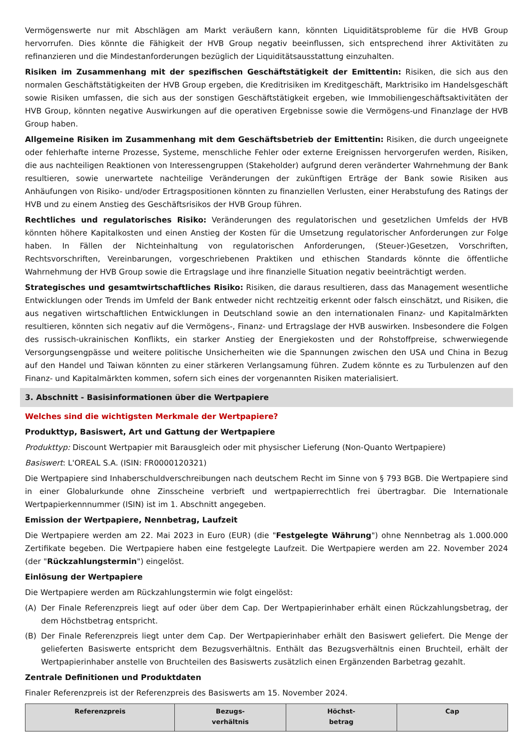Vermögenswerte nur mit Abschlägen am Markt veräußern kann, könnten Liquiditätsprobleme für die HVB Group hervorrufen. Dies könnte die Fähigkeit der HVB Group negativ beeinflussen, sich entsprechend ihrer Aktivitäten zu refinanzieren und die Mindestanforderungen bezüglich der Liquiditätsausstattung einzuhalten.
Risiken im Zusammenhang mit der spezifischen Geschäftstätigkeit der Emittentin: Risiken, die sich aus den normalen Geschäftstätigkeiten der HVB Group ergeben, die Kreditrisiken im Kreditgeschäft, Marktrisiko im Handelsgeschäft sowie Risiken umfassen, die sich aus der sonstigen Geschäftstätigkeit ergeben, wie Immobiliengeschäftsaktivitäten der HVB Group, könnten negative Auswirkungen auf die operativen Ergebnisse sowie die Vermögens-und Finanzlage der HVB Group haben.
Allgemeine Risiken im Zusammenhang mit dem Geschäftsbetrieb der Emittentin: Risiken, die durch ungeeignete oder fehlerhafte interne Prozesse, Systeme, menschliche Fehler oder externe Ereignissen hervorgerufen werden, Risiken, die aus nachteiligen Reaktionen von Interessengruppen (Stakeholder) aufgrund deren veränderter Wahrnehmung der Bank resultieren, sowie unerwartete nachteilige Veränderungen der zukünftigen Erträge der Bank sowie Risiken aus Anhäufungen von Risiko- und/oder Ertragspositionen könnten zu finanziellen Verlusten, einer Herabstufung des Ratings der HVB und zu einem Anstieg des Geschäftsrisikos der HVB Group führen.
Rechtliches und regulatorisches Risiko: Veränderungen des regulatorischen und gesetzlichen Umfelds der HVB könnten höhere Kapitalkosten und einen Anstieg der Kosten für die Umsetzung regulatorischer Anforderungen zur Folge haben. In Fällen der Nichteinhaltung von regulatorischen Anforderungen, (Steuer-)Gesetzen, Vorschriften, Rechtsvorschriften, Vereinbarungen, vorgeschriebenen Praktiken und ethischen Standards könnte die öffentliche Wahrnehmung der HVB Group sowie die Ertragslage und ihre finanzielle Situation negativ beeinträchtigt werden.
Strategisches und gesamtwirtschaftliches Risiko: Risiken, die daraus resultieren, dass das Management wesentliche Entwicklungen oder Trends im Umfeld der Bank entweder nicht rechtzeitig erkennt oder falsch einschätzt, und Risiken, die aus negativen wirtschaftlichen Entwicklungen in Deutschland sowie an den internationalen Finanz- und Kapitalmärkten resultieren, könnten sich negativ auf die Vermögens-, Finanz- und Ertragslage der HVB auswirken. Insbesondere die Folgen des russisch-ukrainischen Konflikts, ein starker Anstieg der Energiekosten und der Rohstoffpreise, schwerwiegende Versorgungsengpässe und weitere politische Unsicherheiten wie die Spannungen zwischen den USA und China in Bezug auf den Handel und Taiwan könnten zu einer stärkeren Verlangsamung führen. Zudem könnte es zu Turbulenzen auf den Finanz- und Kapitalmärkten kommen, sofern sich eines der vorgenannten Risiken materialisiert.
3. Abschnitt - Basisinformationen über die Wertpapiere
Welches sind die wichtigsten Merkmale der Wertpapiere?
Produkttyp, Basiswert, Art und Gattung der Wertpapiere
Produkttyp: Discount Wertpapier mit Barausgleich oder mit physischer Lieferung (Non-Quanto Wertpapiere)
Basiswert: L'OREAL S.A. (ISIN: FR0000120321)
Die Wertpapiere sind Inhaberschuldverschreibungen nach deutschem Recht im Sinne von § 793 BGB. Die Wertpapiere sind in einer Globalurkunde ohne Zinsscheine verbrieft und wertpapierrechtlich frei übertragbar. Die Internationale Wertpapierkennnummer (ISIN) ist im 1. Abschnitt angegeben.
Emission der Wertpapiere, Nennbetrag, Laufzeit
Die Wertpapiere werden am 22. Mai 2023 in Euro (EUR) (die "Festgelegte Währung") ohne Nennbetrag als 1.000.000 Zertifikate begeben. Die Wertpapiere haben eine festgelegte Laufzeit. Die Wertpapiere werden am 22. November 2024 (der "Rückzahlungstermin") eingelöst.
Einlösung der Wertpapiere
Die Wertpapiere werden am Rückzahlungstermin wie folgt eingelöst:
(A) Der Finale Referenzpreis liegt auf oder über dem Cap. Der Wertpapierinhaber erhält einen Rückzahlungsbetrag, der dem Höchstbetrag entspricht.
(B) Der Finale Referenzpreis liegt unter dem Cap. Der Wertpapierinhaber erhält den Basiswert geliefert. Die Menge der gelieferten Basiswerte entspricht dem Bezugsverhältnis. Enthält das Bezugsverhältnis einen Bruchteil, erhält der Wertpapierinhaber anstelle von Bruchteilen des Basiswerts zusätzlich einen Ergänzenden Barbetrag gezahlt.
Zentrale Definitionen und Produktdaten
Finaler Referenzpreis ist der Referenzpreis des Basiswerts am 15. November 2024.
| Referenzpreis | Bezugs- verhältnis | Höchst- betrag | Cap |
| --- | --- | --- | --- |